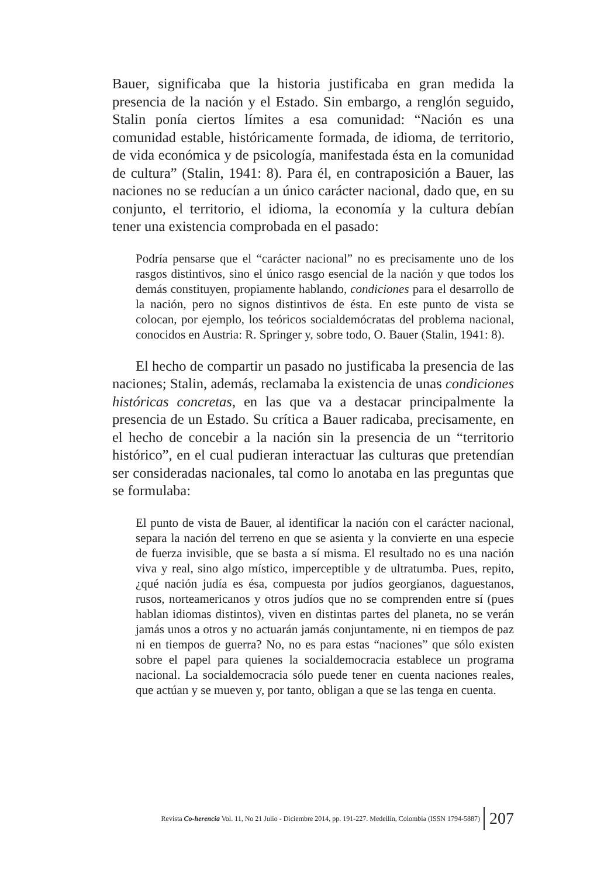Bauer, significaba que la historia justificaba en gran medida la presencia de la nación y el Estado. Sin embargo, a renglón seguido, Stalin ponía ciertos límites a esa comunidad: “Nación es una comunidad estable, históricamente formada, de idioma, de territorio, de vida económica y de psicología, manifestada ésta en la comunidad de cultura” (Stalin, 1941: 8). Para él, en contraposición a Bauer, las naciones no se reducían a un único carácter nacional, dado que, en su conjunto, el territorio, el idioma, la economía y la cultura debían tener una existencia comprobada en el pasado:
Podría pensarse que el “carácter nacional” no es precisamente uno de los rasgos distintivos, sino el único rasgo esencial de la nación y que todos los demás constituyen, propiamente hablando, condiciones para el desarrollo de la nación, pero no signos distintivos de ésta. En este punto de vista se colocan, por ejemplo, los teóricos socialdemócratas del problema nacional, conocidos en Austria: R. Springer y, sobre todo, O. Bauer (Stalin, 1941: 8).
El hecho de compartir un pasado no justificaba la presencia de las naciones; Stalin, además, reclamaba la existencia de unas condiciones históricas concretas, en las que va a destacar principalmente la presencia de un Estado. Su crítica a Bauer radicaba, precisamente, en el hecho de concebir a la nación sin la presencia de un “territorio histórico”, en el cual pudieran interactuar las culturas que pretendían ser consideradas nacionales, tal como lo anotaba en las preguntas que se formulaba:
El punto de vista de Bauer, al identificar la nación con el carácter nacional, separa la nación del terreno en que se asienta y la convierte en una especie de fuerza invisible, que se basta a sí misma. El resultado no es una nación viva y real, sino algo místico, imperceptible y de ultratumba. Pues, repito, ¿qué nación judía es ésa, compuesta por judíos georgianos, daguestanos, rusos, norteamericanos y otros judíos que no se comprenden entre sí (pues hablan idiomas distintos), viven en distintas partes del planeta, no se verán jamás unos a otros y no actuarán jamás conjuntamente, ni en tiempos de paz ni en tiempos de guerra? No, no es para estas “naciones” que sólo existen sobre el papel para quienes la socialdemocracia establece un programa nacional. La socialdemocracia sólo puede tener en cuenta naciones reales, que actúan y se mueven y, por tanto, obligan a que se las tenga en cuenta.
Revista Co-herencia Vol. 11, No 21 Julio - Diciembre 2014, pp. 191-227. Medellín, Colombia (ISSN 1794-5887) 207